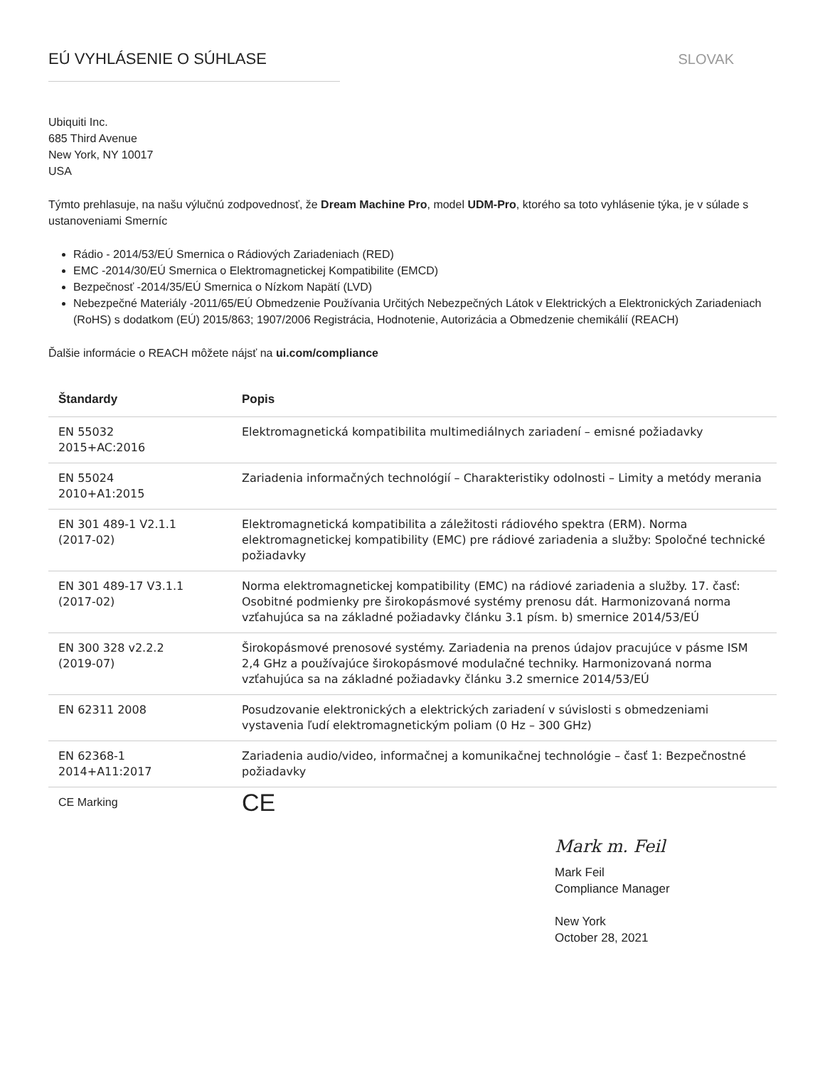EÚ VYHLÁSENIE O SÚHLASE SLOVAK
Ubiquiti Inc.
685 Third Avenue
New York, NY 10017
USA
Týmto prehlasuje, na našu výlučnú zodpovednosť, že Dream Machine Pro, model UDM-Pro, ktorého sa toto vyhlásenie týka, je v súlade s ustanoveniami Smerníc
Rádio - 2014/53/EÚ Smernica o Rádiových Zariadeniach (RED)
EMC -2014/30/EÚ Smernica o Elektromagnetickej Kompatibilite (EMCD)
Bezpečnosť -2014/35/EÚ Smernica o Nízkom Napätí (LVD)
Nebezpečné Materiály -2011/65/EÚ Obmedzenie Používania Určitých Nebezpečných Látok v Elektrických a Elektronických Zariadeniach (RoHS) s dodatkom (EÚ) 2015/863; 1907/2006 Registrácia, Hodnotenie, Autorizácia a Obmedzenie chemikálií (REACH)
Ďalšie informácie o REACH môžete nájsť na ui.com/compliance
| Štandardy | Popis |
| --- | --- |
| EN 55032 2015+AC:2016 | Elektromagnetická kompatibilita multimediálnych zariadení – emisné požiadavky |
| EN 55024 2010+A1:2015 | Zariadenia informačných technológií – Charakteristiky odolnosti – Limity a metódy merania |
| EN 301 489-1 V2.1.1 (2017-02) | Elektromagnetická kompatibilita a záležitosti rádiového spektra (ERM). Norma elektromagnetickej kompatibility (EMC) pre rádiové zariadenia a služby: Spoločné technické požiadavky |
| EN 301 489-17 V3.1.1 (2017-02) | Norma elektromagnetickej kompatibility (EMC) na rádiové zariadenia a služby. 17. časť: Osobitné podmienky pre širokopásmové systémy prenosu dát. Harmonizovaná norma vzťahujúca sa na základné požiadavky článku 3.1 písm. b) smernice 2014/53/EÚ |
| EN 300 328 v2.2.2 (2019-07) | Širokopásmové prenosové systémy. Zariadenia na prenos údajov pracujúce v pásme ISM 2,4 GHz a používajúce širokopásmové modulačné techniky. Harmonizovaná norma vzťahujúca sa na základné požiadavky článku 3.2 smernice 2014/53/EÚ |
| EN 62311 2008 | Posudzovanie elektronických a elektrických zariadení v súvislosti s obmedzeniami vystavenia ľudí elektromagnetickým poliam (0 Hz – 300 GHz) |
| EN 62368-1 2014+A11:2017 | Zariadenia audio/video, informačnej a komunikačnej technológie – časť 1: Bezpečnostné požiadavky |
| CE Marking | CE |
Mark m. Feil
Mark Feil
Compliance Manager
New York
October 28, 2021